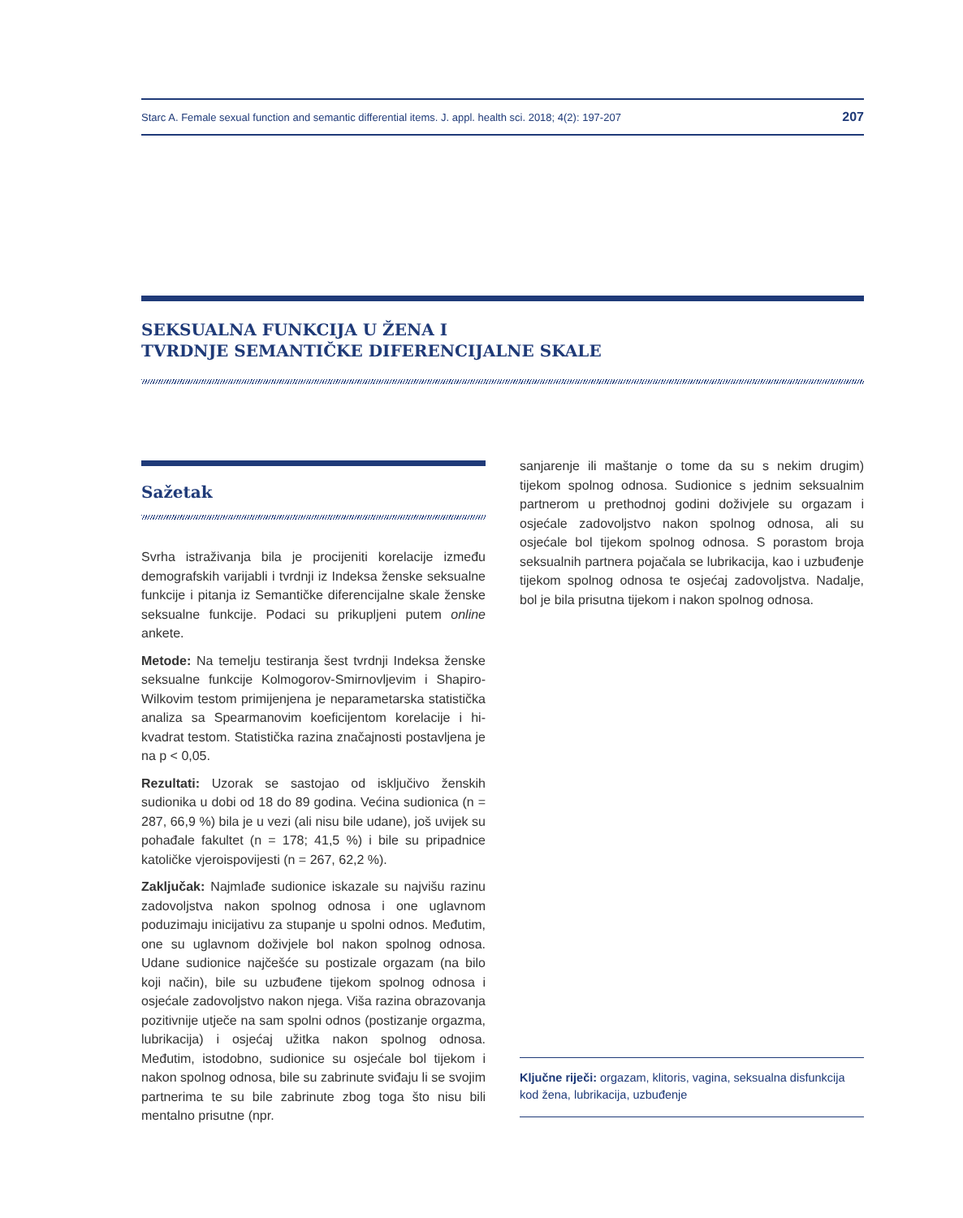Starc A. Female sexual function and semantic differential items. J. appl. health sci. 2018; 4(2): 197-207 207
SEKSUALNA FUNKCIJA U ŽENA I
TVRDNJE SEMANTIČKE DIFERENCIJALNE SKALE
Sažetak
Svrha istraživanja bila je procijeniti korelacije između demografskih varijabli i tvrdnji iz Indeksa ženske seksualne funkcije i pitanja iz Semantičke diferencijalne skale ženske seksualne funkcije. Podaci su prikupljeni putem online ankete.
Metode: Na temelju testiranja šest tvrdnji Indeksa ženske seksualne funkcije Kolmogorov-Smirnovljevim i Shapiro-Wilkovim testom primijenjena je neparametarska statistička analiza sa Spearmanovim koeficijentom korelacije i hi-kvadrat testom. Statistička razina značajnosti postavljena je na p < 0,05.
Rezultati: Uzorak se sastojao od isključivo ženskih sudionika u dobi od 18 do 89 godina. Većina sudionica (n = 287, 66,9 %) bila je u vezi (ali nisu bile udane), još uvijek su pohađale fakultet (n = 178; 41,5 %) i bile su pripadnice katoličke vjeroispovijesti (n = 267, 62,2 %).
Zaključak: Najmlađe sudionice iskazale su najvišu razinu zadovoljstva nakon spolnog odnosa i one uglavnom poduzimaju inicijativu za stupanje u spolni odnos. Međutim, one su uglavnom doživjele bol nakon spolnog odnosa. Udane sudionice najčešće su postizale orgazam (na bilo koji način), bile su uzbuđene tijekom spolnog odnosa i osjećale zadovoljstvo nakon njega. Viša razina obrazovanja pozitivnije utječe na sam spolni odnos (postizanje orgazma, lubrikacija) i osjećaj užitka nakon spolnog odnosa. Međutim, istodobno, sudionice su osjećale bol tijekom i nakon spolnog odnosa, bile su zabrinute sviđaju li se svojim partnerima te su bile zabrinute zbog toga što nisu bili mentalno prisutne (npr.
sanjarenje ili maštanje o tome da su s nekim drugim) tijekom spolnog odnosa. Sudionice s jednim seksualnim partnerom u prethodnoj godini doživjele su orgazam i osjećale zadovoljstvo nakon spolnog odnosa, ali su osjećale bol tijekom spolnog odnosa. S porastom broja seksualnih partnera pojačala se lubrikacija, kao i uzbuđenje tijekom spolnog odnosa te osjećaj zadovoljstva. Nadalje, bol je bila prisutna tijekom i nakon spolnog odnosa.
Ključne riječi: orgazam, klitoris, vagina, seksualna disfunkcija kod žena, lubrikacija, uzbuđenje